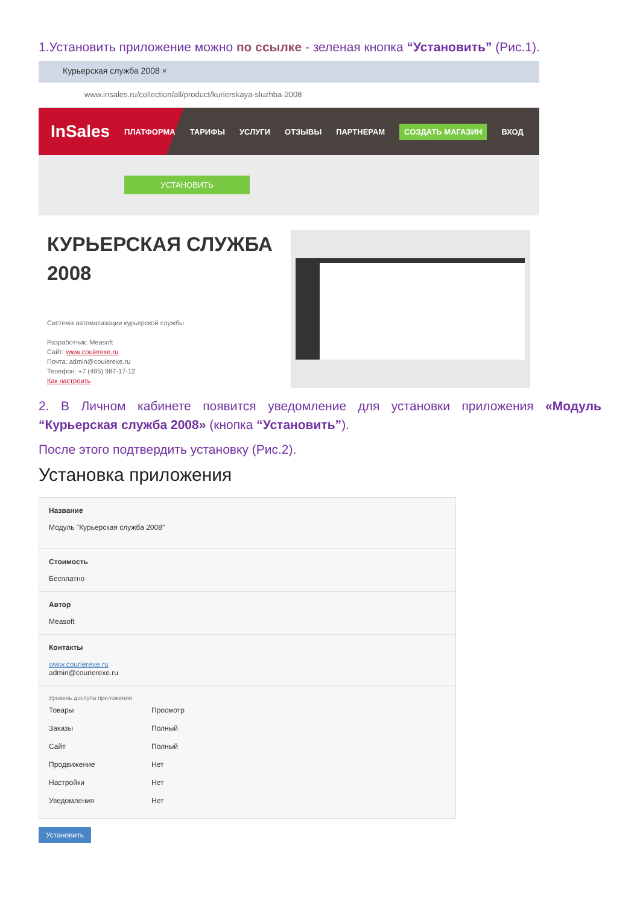1.Установить приложение можно по ссылке - зеленая кнопка “Установить” (Рис.1).
Курьерская служба 2008 ×
www.insales.ru/collection/all/product/kurierskaya-sluzhba-2008
InSales ПЛАТФОРМА ТАРИФЫ УСЛУГИ ОТЗЫВЫ ПАРТНЕРАМ СОЗДАТЬ МАГАЗИН ВХОД
УСТАНОВИТЬ
КУРЬЕРСКАЯ СЛУЖБА
2008
Система автоматизации курьерской службы
Разработчик: Measoft
Сайт: www.couierexe.ru
Почта: admin@couierexe.ru
Телефон: +7 (495) 987-17-12
Как настроить
2. В Личном кабинете появится уведомление для установки приложения «Модуль “Курьерская служба 2008» (кнопка “Установить”).
После этого подтвердить установку (Рис.2).
Установка приложения
Название
Модуль "Курьерская служба 2008"
Стоимость
Бесплатно
Автор
Measoft
Контакты
www.courierexe.ru
admin@courierexe.ru
Уровень доступа приложения
| Товары | Просмотр |
| Заказы | Полный |
| Сайт | Полный |
| Продвижение | Нет |
| Настройки | Нет |
| Уведомления | Нет |
Установить